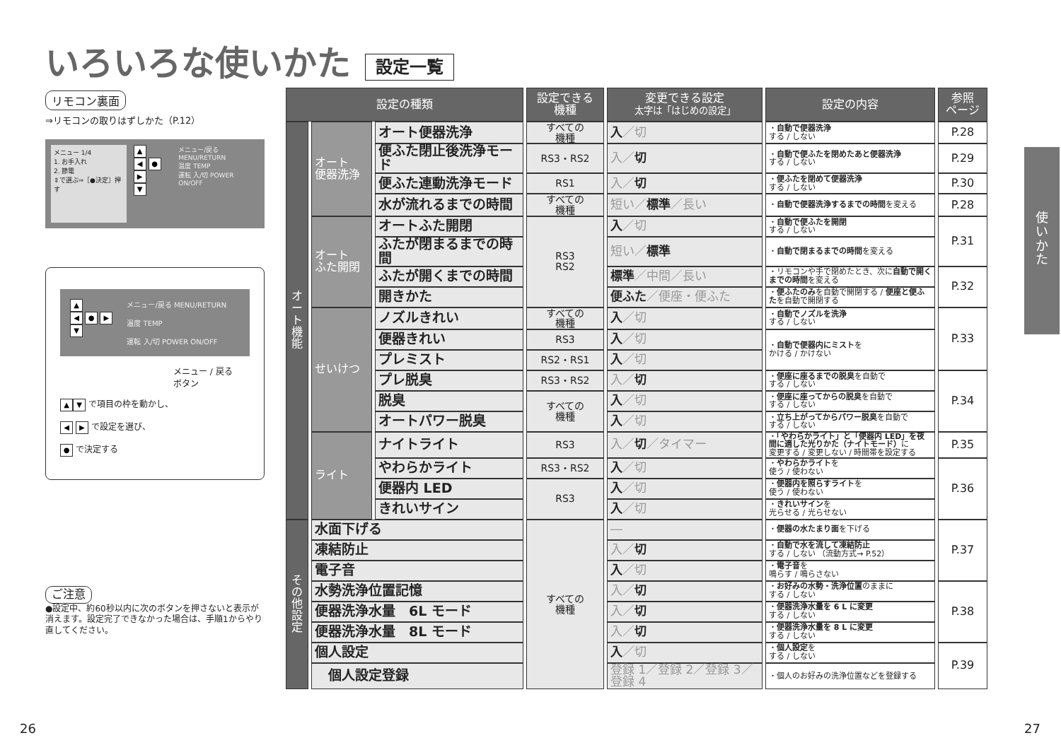いろいろな使いかた 設定一覧
リモコン裏面
⇒リモコンの取りはずしかた（P.12）
メニュー 1/4
1. お手入れ
2. 節電
⇕で選ぶ⇒［●決定］押す
▲
◀ ● ▶
▼
メニュー/戻る MENU/RETURN
温度 TEMP
運転 入/切 POWER ON/OFF
▲
◀ ● ▶
▼
メニュー/戻る MENU/RETURN
温度 TEMP
運転 入/切 POWER ON/OFF
メニュー / 戻る
ボタン
▲ ▼ で項目の枠を動かし、
◀ ▶ で設定を選び、
● で決定する
ご注意
●設定中、約60秒以内に次のボタンを押さないと表示が消えます。設定完了できなかった場合は、手順1からやり直してください。
| 設定の種類 | | | 設定できる 機種 | 変更できる設定 太字は「はじめの設定」 | 設定の内容 | 参照 ページ |
| --- | --- | --- | --- | --- | --- | --- |
| オート機能 | オート 便器洗浄 | オート便器洗浄 | すべての 機種 | 入 ／切 | ・ 自動で便器洗浄 する / しない | P.28 |
| | | 便ふた閉止後洗浄モード | RS3・RS2 | 入／ 切 | ・ 自動で便ふたを閉めたあと便器洗浄 する / しない | P.29 |
| | | 便ふた連動洗浄モード | RS1 | 入／ 切 | ・ 便ふたを閉めて便器洗浄 する / しない | P.30 |
| | | 水が流れるまでの時間 | すべての 機種 | 短い／ 標準 ／長い | ・ 自動で便器洗浄するまでの時間 を変える | P.28 |
| | オート ふた開閉 | オートふた開閉 | RS3 RS2 | 入 ／切 | ・ 自動で便ふたを開閉 する / しない | P.31 |
| | | ふたが閉まるまでの時間 | | 短い／ 標準 | ・ 自動で閉まるまでの時間 を変える | |
| | | ふたが開くまでの時間 | | 標準 ／中間／長い | ・リモコンや手で閉めたとき、次に 自動で開くまでの時間 を変える | P.32 |
| | | 開きかた | | 便ふた ／便座・便ふた | ・ 便ふたのみ を自動で開閉する / 便座と便ふた を自動で開閉する | |
| | せいけつ | ノズルきれい | すべての 機種 | 入 ／切 | ・ 自動でノズルを洗浄 する / しない | P.33 |
| | | 便器きれい | RS3 | 入 ／切 | ・ 自動で便器内にミスト を かける / かけない | |
| | | プレミスト | RS2・RS1 | 入 ／切 | | |
| | | プレ脱臭 | RS3・RS2 | 入／ 切 | ・ 便座に座るまでの脱臭 を自動で する / しない | P.34 |
| | | 脱臭 | すべての 機種 | 入 ／切 | ・ 便座に座ってからの脱臭 を自動で する / しない | |
| | | オートパワー脱臭 | | 入 ／切 | ・ 立ち上がってからパワー脱臭 を自動で する / しない | |
| | ライト | ナイトライト | RS3 | 入／ 切 ／タイマー | ・ 「やわらかライト」と「便器内 LED」を夜間に適した光りかた（ナイトモード） に 変更する / 変更しない / 時間帯を設定する | P.35 |
| | | やわらかライト | RS3・RS2 | 入 ／切 | ・ やわらかライト を 使う / 使わない | P.36 |
| | | 便器内 LED | RS3 | 入 ／切 | ・ 便器内を照らすライト を 使う / 使わない | |
| | | きれいサイン | | 入 ／切 | ・ きれいサイン を 光らせる / 光らせない | |
| その他設定 | 水面下げる | | すべての 機種 | ― | ・ 便器の水たまり面 を下げる | P.37 |
| | 凍結防止 | | | 入／ 切 | ・ 自動で水を流して凍結防止 する / しない （流動方式→ P.52） | |
| | 電子音 | | | 入 ／切 | ・ 電子音 を 鳴らす / 鳴らさない | |
| | 水勢洗浄位置記憶 | | | 入／ 切 | ・ お好みの水勢・洗浄位置 のままに する / しない | P.38 |
| | 便器洗浄水量 6L モード | | | 入／ 切 | ・ 便器洗浄水量を 6 L に変更 する / しない | |
| | 便器洗浄水量 8L モード | | | 入／ 切 | ・ 便器洗浄水量を 8 L に変更 する / しない | |
| | 個人設定 | | | 入 ／切 | ・ 個人設定 を する / しない | P.39 |
| | 個人設定登録 | | | 登録 1／登録 2／登録 3／登録 4 | ・個人のお好みの洗浄位置などを登録する | |
使
い
か
た
26 27